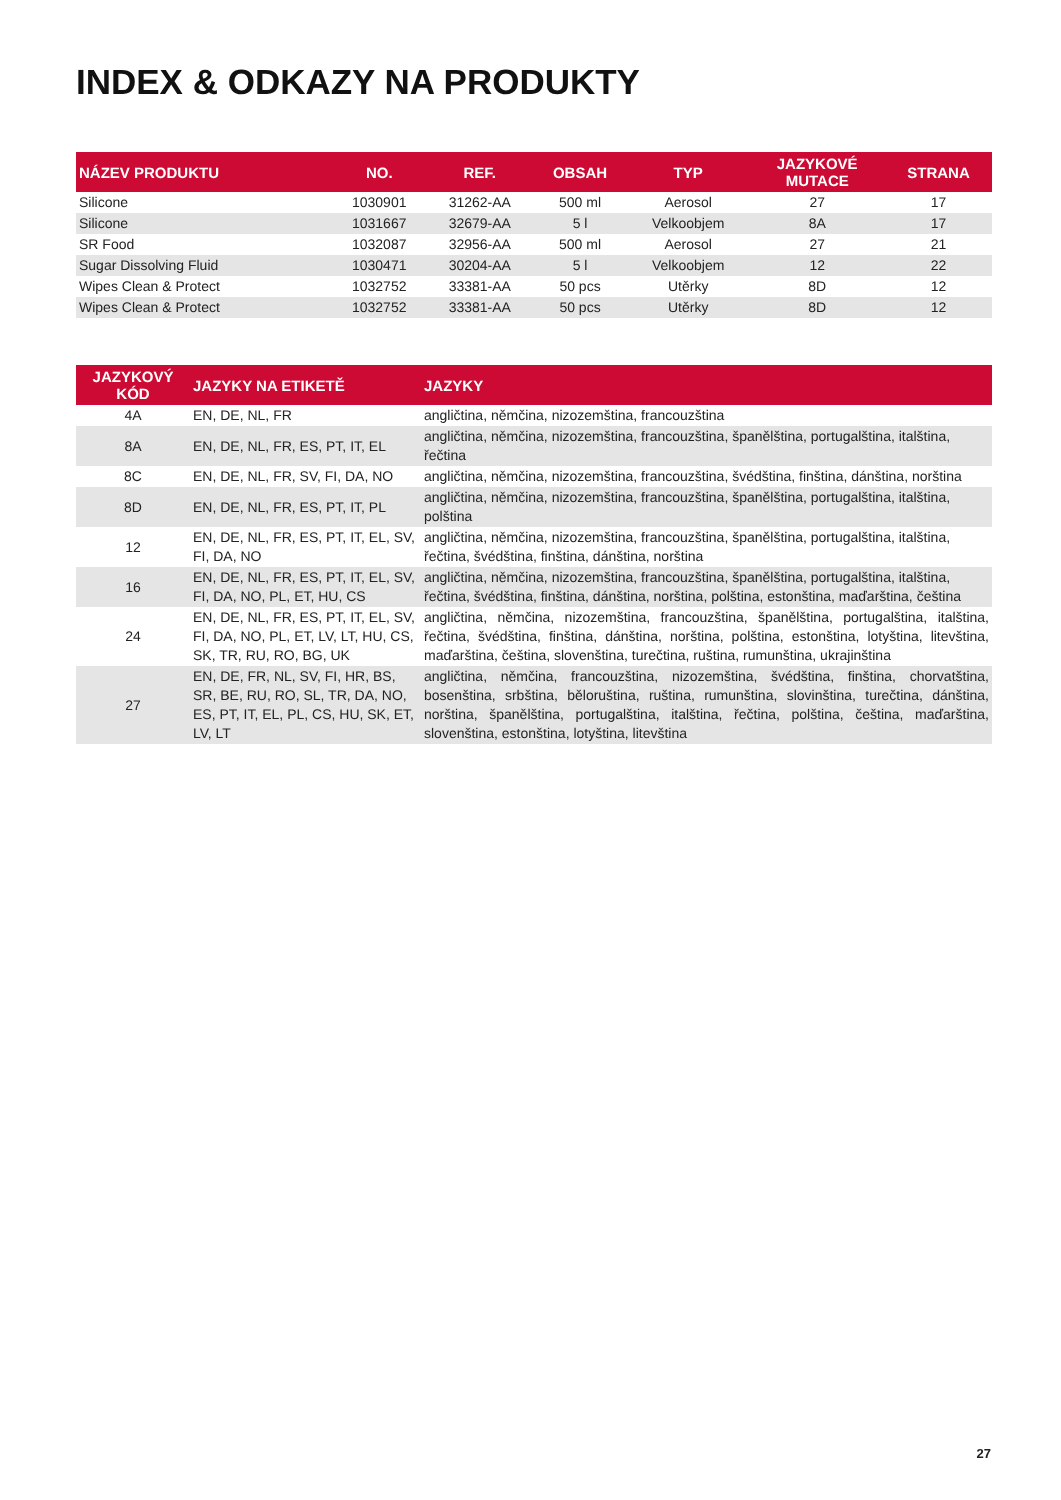INDEX & ODKAZY NA PRODUKTY
| NÁZEV PRODUKTU | NO. | REF. | OBSAH | TYP | JAZYKOVÉ MUTACE | STRANA |
| --- | --- | --- | --- | --- | --- | --- |
| Silicone | 1030901 | 31262-AA | 500 ml | Aerosol | 27 | 17 |
| Silicone | 1031667 | 32679-AA | 5 l | Velkoobjem | 8A | 17 |
| SR Food | 1032087 | 32956-AA | 500 ml | Aerosol | 27 | 21 |
| Sugar Dissolving Fluid | 1030471 | 30204-AA | 5 l | Velkoobjem | 12 | 22 |
| Wipes Clean & Protect | 1032752 | 33381-AA | 50 pcs | Utěrky | 8D | 12 |
| Wipes Clean & Protect | 1032752 | 33381-AA | 50 pcs | Utěrky | 8D | 12 |
| JAZYKOVÝ KÓD | JAZYKY NA ETIKETĚ | JAZYKY |
| --- | --- | --- |
| 4A | EN, DE, NL, FR | angličtina, němčina, nizozemština, francouzština |
| 8A | EN, DE, NL, FR, ES, PT, IT, EL | angličtina, němčina, nizozemština, francouzština, španělština, portugalština, italština, řečtina |
| 8C | EN, DE, NL, FR, SV, FI, DA, NO | angličtina, němčina, nizozemština, francouzština, švédština, finština, dánština, norština |
| 8D | EN, DE, NL, FR, ES, PT, IT, PL | angličtina, němčina, nizozemština, francouzština, španělština, portugalština, italština, polština |
| 12 | EN, DE, NL, FR, ES, PT, IT, EL, SV, FI, DA, NO | angličtina, němčina, nizozemština, francouzština, španělština, portugalština, italština, řečtina, švédština, finština, dánština, norština |
| 16 | EN, DE, NL, FR, ES, PT, IT, EL, SV, FI, DA, NO, PL, ET, HU, CS | angličtina, němčina, nizozemština, francouzština, španělština, portugalština, italština, řečtina, švédština, finština, dánština, norština, polština, estonština, maďarština, čeština |
| 24 | EN, DE, NL, FR, ES, PT, IT, EL, SV, FI, DA, NO, PL, ET, LV, LT, HU, CS, SK, TR, RU, RO, BG, UK | angličtina, němčina, nizozemština, francouzština, španělština, portugalština, italština, řečtina, švédština, finština, dánština, norština, polština, estonština, lotyština, litevština, maďarština, čeština, slovenština, turečtina, ruština, rumunština, ukrajinština |
| 27 | EN, DE, FR, NL, SV, FI, HR, BS, SR, BE, RU, RO, SL, TR, DA, NO, ES, PT, IT, EL, PL, CS, HU, SK, ET, LV, LT | angličtina, němčina, francouzština, nizozemština, švédština, finština, chorvatština, bosenština, srbština, běloruština, ruština, rumunština, slovinština, turečtina, dánština, norština, španělština, portugalština, italština, řečtina, polština, čeština, maďarština, slovenština, estonština, lotyština, litevština |
27